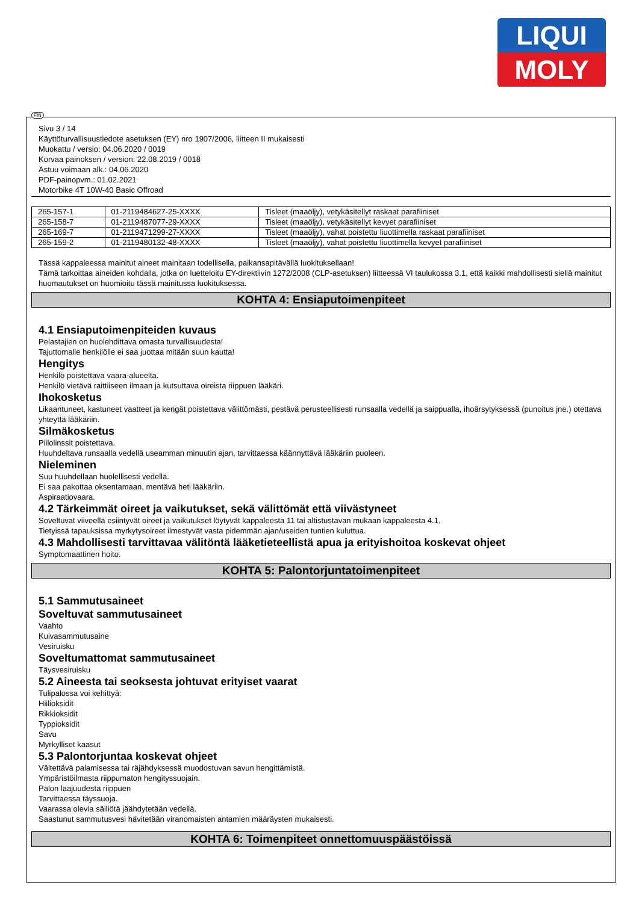LIQUI
MOLY
Sivu 3 / 14
Käyttöturvallisuustiedote asetuksen (EY) nro 1907/2006, liitteen II mukaisesti
Muokattu / versio: 04.06.2020 / 0019
Korvaa painoksen / version: 22.08.2019 / 0018
Astuu voimaan alk.: 04.06.2020
PDF-painopvm.: 01.02.2021
Motorbike 4T 10W-40 Basic Offroad
| 265-157-1 | 01-2119484627-25-XXXX | Tisleet (maaöljy), vetykäsitellyt raskaat parafiiniset |
| 265-158-7 | 01-2119487077-29-XXXX | Tisleet (maaöljy), vetykäsitellyt kevyet parafiiniset |
| 265-169-7 | 01-2119471299-27-XXXX | Tisleet (maaöljy), vahat poistettu liuottimella raskaat parafiiniset |
| 265-159-2 | 01-2119480132-48-XXXX | Tisleet (maaöljy), vahat poistettu liuottimella kevyet parafiiniset |
Tässä kappaleessa mainitut aineet mainitaan todellisella, paikansapitävällä luokituksellaan!
Tämä tarkoittaa aineiden kohdalla, jotka on luetteloitu EY-direktiivin 1272/2008 (CLP-asetuksen) liitteessä VI taulukossa 3.1, että kaikki mahdollisesti siellä mainitut huomautukset on huomioitu tässä mainitussa luokituksessa.
KOHTA 4: Ensiaputoimenpiteet
4.1 Ensiaputoimenpiteiden kuvaus
Pelastajien on huolehdittava omasta turvallisuudesta!
Tajuttomalle henkilölle ei saa juottaa mitään suun kautta!
Hengitys
Henkilö poistettava vaara-alueelta.
Henkilö vietävä raittiiseen ilmaan ja kutsuttava oireista riippuen lääkäri.
Ihokosketus
Likaantuneet, kastuneet vaatteet ja kengät poistettava välittömästi, pestävä perusteellisesti runsaalla vedellä ja saippualla, ihoärsytyksessä (punoitus jne.) otettava yhteyttä lääkäriin.
Silmäkosketus
Piilolinssit poistettava.
Huuhdeltava runsaalla vedellä useamman minuutin ajan, tarvittaessa käännyttävä lääkäriin puoleen.
Nieleminen
Suu huuhdellaan huolellisesti vedellä.
Ei saa pakottaa oksentamaan, mentävä heti lääkäriin.
Aspiraatiovaara.
4.2 Tärkeimmät oireet ja vaikutukset, sekä välittömät että viivästyneet
Soveltuvat viiveellä esiintyvät oireet ja vaikutukset löytyvät kappaleesta 11 tai altistustavan mukaan kappaleesta 4.1.
Tietyissä tapauksissa myrkytysoireet ilmestyvät vasta pidemmän ajan/useiden tuntien kuluttua.
4.3 Mahdollisesti tarvittavaa välitöntä lääketieteellistä apua ja erityishoitoa koskevat ohjeet
Symptomaattinen hoito.
KOHTA 5: Palontorjuntatoimenpiteet
5.1 Sammutusaineet
Soveltuvat sammutusaineet
Vaahto
Kuivasammutusaine
Vesiruisku
Soveltumattomat sammutusaineet
Täysvesiruisku
5.2 Aineesta tai seoksesta johtuvat erityiset vaarat
Tulipalossa voi kehittyä:
Hiilioksidit
Rikkioksidit
Typpioksidit
Savu
Myrkylliset kaasut
5.3 Palontorjuntaa koskevat ohjeet
Vältettävä palamisessa tai räjähdyksessä muodostuvan savun hengittämistä.
Ympäristöilmasta riippumaton hengityssuojain.
Palon laajuudesta riippuen
Tarvittaessa täyssuoja.
Vaarassa olevia säiliötä jäähdytetään vedellä.
Saastunut sammutusvesi hävitetään viranomaisten antamien määräysten mukaisesti.
KOHTA 6: Toimenpiteet onnettomuuspäästöissä
FIN